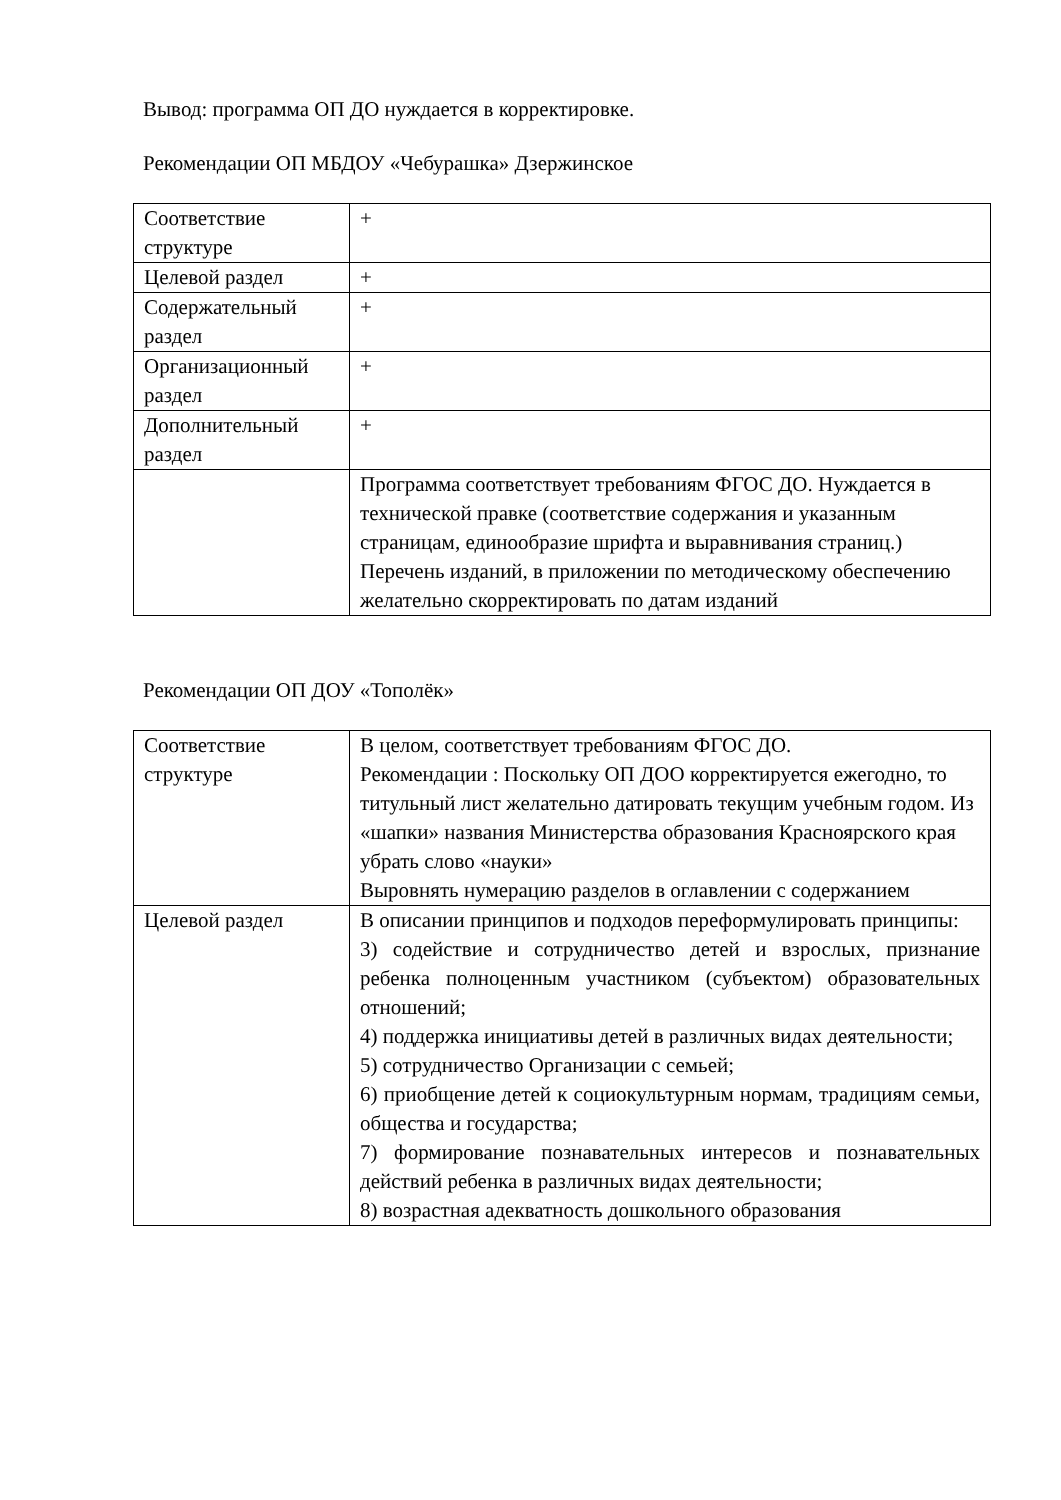Вывод: программа ОП ДО нуждается в корректировке.
Рекомендации ОП МБДОУ «Чебурашка» Дзержинское
| Соответствие структуре | + |
| Целевой раздел | + |
| Содержательный раздел | + |
| Организационный раздел | + |
| Дополнительный раздел | + |
| | Программа соответствует требованиям ФГОС ДО. Нуждается в технической правке (соответствие содержания и указанным страницам, единообразие шрифта и выравнивания страниц.) Перечень изданий, в приложении по методическому обеспечению желательно скорректировать по датам изданий |
Рекомендации ОП ДОУ «Тополёк»
| Соответствие структуре | В целом, соответствует требованиям ФГОС ДО. Рекомендации : Поскольку ОП ДОО корректируется ежегодно, то титульный лист желательно датировать текущим учебным годом. Из «шапки» названия Министерства образования Красноярского края убрать слово «науки» Выровнять нумерацию разделов в оглавлении с содержанием |
| Целевой раздел | В описании принципов и подходов переформулировать принципы: 3) содействие и сотрудничество детей и взрослых, признание ребенка полноценным участником (субъектом) образовательных отношений; 4) поддержка инициативы детей в различных видах деятельности; 5) сотрудничество Организации с семьей; 6) приобщение детей к социокультурным нормам, традициям семьи, общества и государства; 7) формирование познавательных интересов и познавательных действий ребенка в различных видах деятельности; 8) возрастная адекватность дошкольного образования |